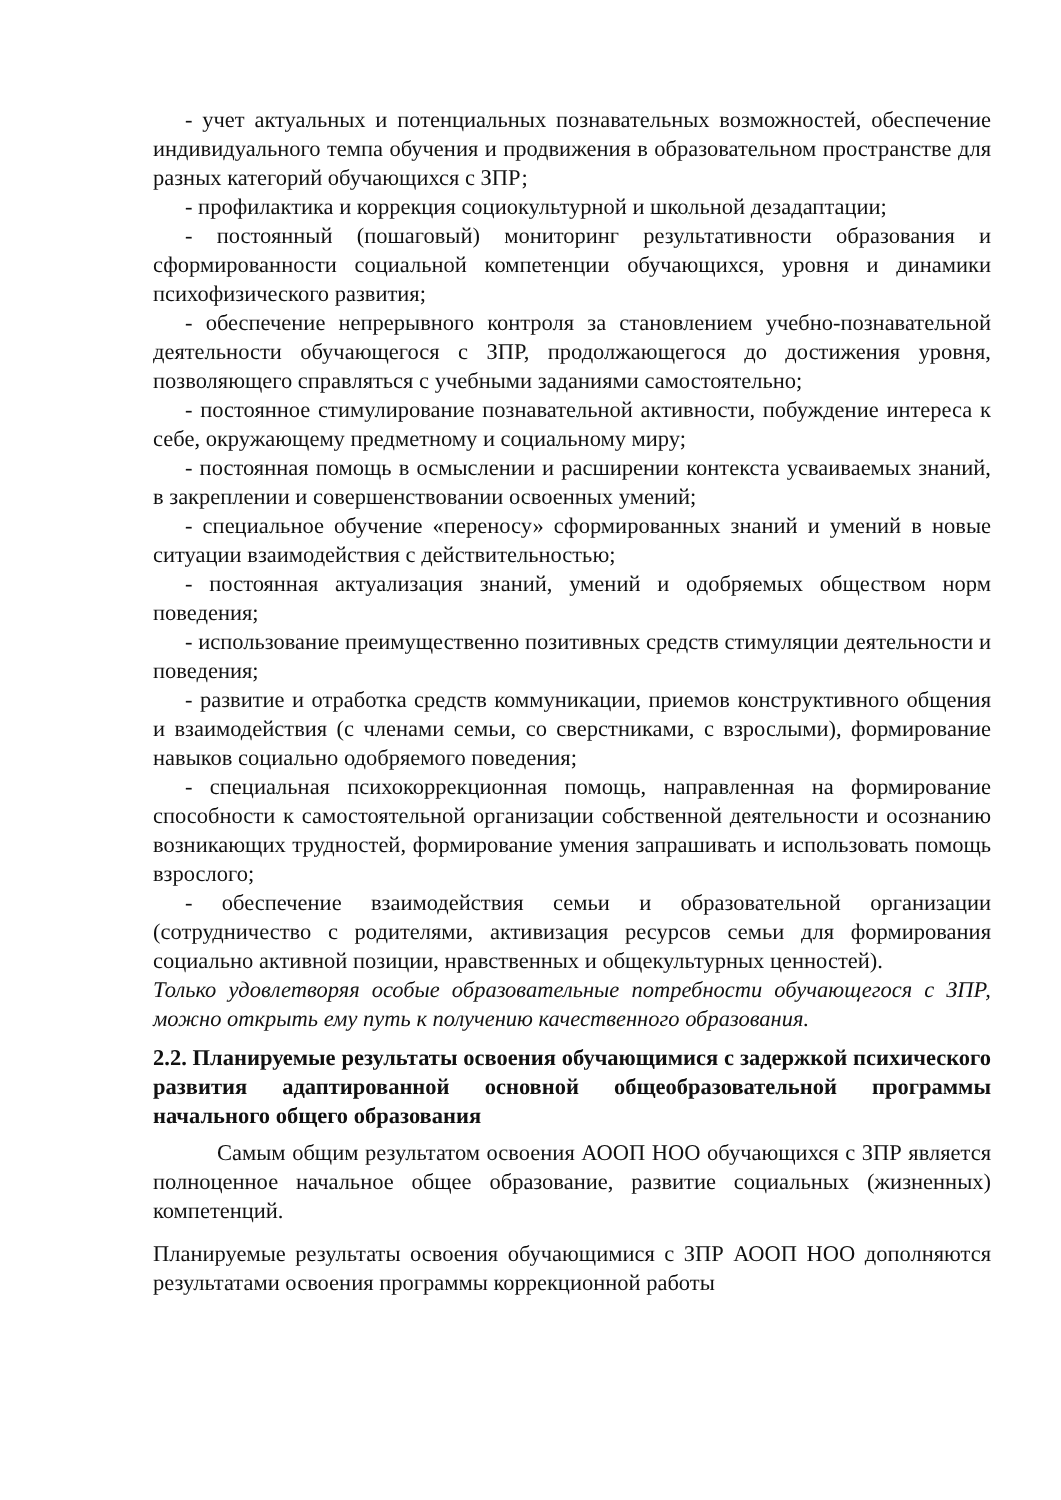- учет актуальных и потенциальных познавательных возможностей, обеспечение индивидуального темпа обучения и продвижения в образовательном пространстве для разных категорий обучающихся с ЗПР;
- профилактика и коррекция социокультурной и школьной дезадаптации;
- постоянный (пошаговый) мониторинг результативности образования и сформированности социальной компетенции обучающихся, уровня и динамики психофизического развития;
- обеспечение непрерывного контроля за становлением учебно-познавательной деятельности обучающегося с ЗПР, продолжающегося до достижения уровня, позволяющего справляться с учебными заданиями самостоятельно;
- постоянное стимулирование познавательной активности, побуждение интереса к себе, окружающему предметному и социальному миру;
- постоянная помощь в осмыслении и расширении контекста усваиваемых знаний, в закреплении и совершенствовании освоенных умений;
- специальное обучение «переносу» сформированных знаний и умений в новые ситуации взаимодействия с действительностью;
- постоянная актуализация знаний, умений и одобряемых обществом норм поведения;
- использование преимущественно позитивных средств стимуляции деятельности и поведения;
- развитие и отработка средств коммуникации, приемов конструктивного общения и взаимодействия (с членами семьи, со сверстниками, с взрослыми), формирование навыков социально одобряемого поведения;
- специальная психокоррекционная помощь, направленная на формирование способности к самостоятельной организации собственной деятельности и осознанию возникающих трудностей, формирование умения запрашивать и использовать помощь взрослого;
- обеспечение взаимодействия семьи и образовательной организации (сотрудничество с родителями, активизация ресурсов семьи для формирования социально активной позиции, нравственных и общекультурных ценностей).
Только удовлетворяя особые образовательные потребности обучающегося с ЗПР, можно открыть ему путь к получению качественного образования.
2.2. Планируемые результаты освоения обучающимися с задержкой психического развития адаптированной основной общеобразовательной программы начального общего образования
Самым общим результатом освоения АООП НОО обучающихся с ЗПР является полноценное начальное общее образование, развитие социальных (жизненных) компетенций.
Планируемые результаты освоения обучающимися с ЗПР АООП НОО дополняются результатами освоения программы коррекционной работы